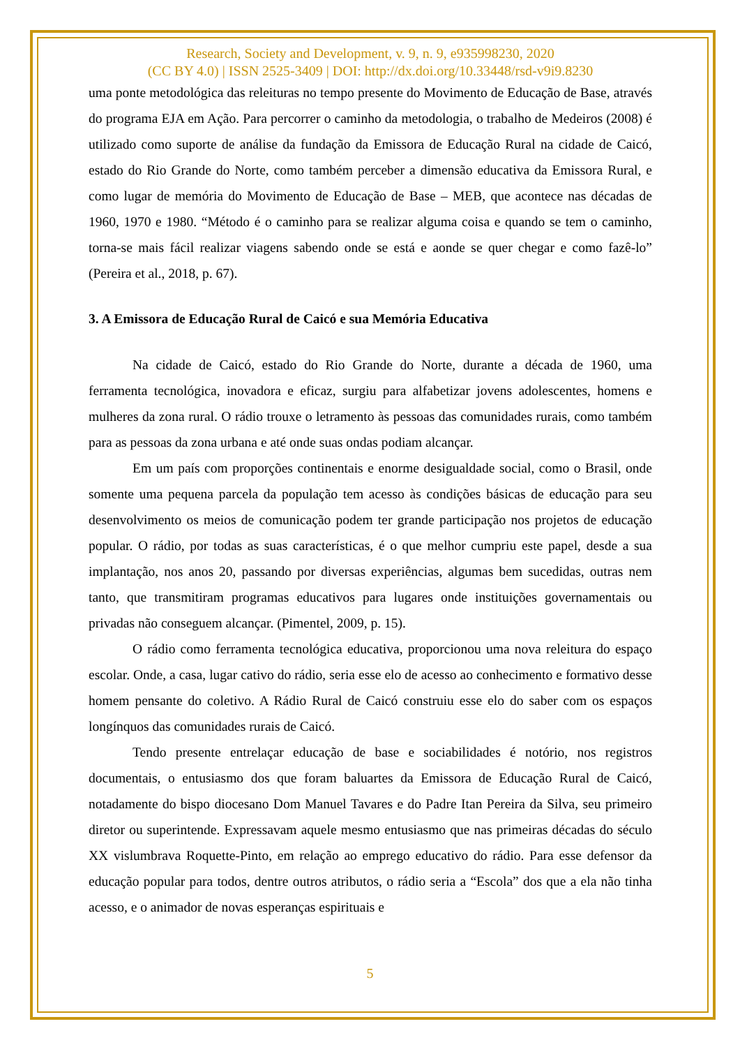Research, Society and Development, v. 9, n. 9, e935998230, 2020
(CC BY 4.0) | ISSN 2525-3409 | DOI: http://dx.doi.org/10.33448/rsd-v9i9.8230
uma ponte metodológica das releituras no tempo presente do Movimento de Educação de Base, através do programa EJA em Ação. Para percorrer o caminho da metodologia, o trabalho de Medeiros (2008) é utilizado como suporte de análise da fundação da Emissora de Educação Rural na cidade de Caicó, estado do Rio Grande do Norte, como também perceber a dimensão educativa da Emissora Rural, e como lugar de memória do Movimento de Educação de Base – MEB, que acontece nas décadas de 1960, 1970 e 1980. “Método é o caminho para se realizar alguma coisa e quando se tem o caminho, torna-se mais fácil realizar viagens sabendo onde se está e aonde se quer chegar e como fazê-lo” (Pereira et al., 2018, p. 67).
3. A Emissora de Educação Rural de Caicó e sua Memória Educativa
Na cidade de Caicó, estado do Rio Grande do Norte, durante a década de 1960, uma ferramenta tecnológica, inovadora e eficaz, surgiu para alfabetizar jovens adolescentes, homens e mulheres da zona rural. O rádio trouxe o letramento às pessoas das comunidades rurais, como também para as pessoas da zona urbana e até onde suas ondas podiam alcançar.
Em um país com proporções continentais e enorme desigualdade social, como o Brasil, onde somente uma pequena parcela da população tem acesso às condições básicas de educação para seu desenvolvimento os meios de comunicação podem ter grande participação nos projetos de educação popular. O rádio, por todas as suas características, é o que melhor cumpriu este papel, desde a sua implantação, nos anos 20, passando por diversas experiências, algumas bem sucedidas, outras nem tanto, que transmitiram programas educativos para lugares onde instituições governamentais ou privadas não conseguem alcançar. (Pimentel, 2009, p. 15).
O rádio como ferramenta tecnológica educativa, proporcionou uma nova releitura do espaço escolar. Onde, a casa, lugar cativo do rádio, seria esse elo de acesso ao conhecimento e formativo desse homem pensante do coletivo. A Rádio Rural de Caicó construiu esse elo do saber com os espaços longínquos das comunidades rurais de Caicó.
Tendo presente entrelaçar educação de base e sociabilidades é notório, nos registros documentais, o entusiasmo dos que foram baluartes da Emissora de Educação Rural de Caicó, notadamente do bispo diocesano Dom Manuel Tavares e do Padre Itan Pereira da Silva, seu primeiro diretor ou superintende. Expressavam aquele mesmo entusiasmo que nas primeiras décadas do século XX vislumbrava Roquette-Pinto, em relação ao emprego educativo do rádio. Para esse defensor da educação popular para todos, dentre outros atributos, o rádio seria a “Escola” dos que a ela não tinha acesso, e o animador de novas esperanças espirituais e
5